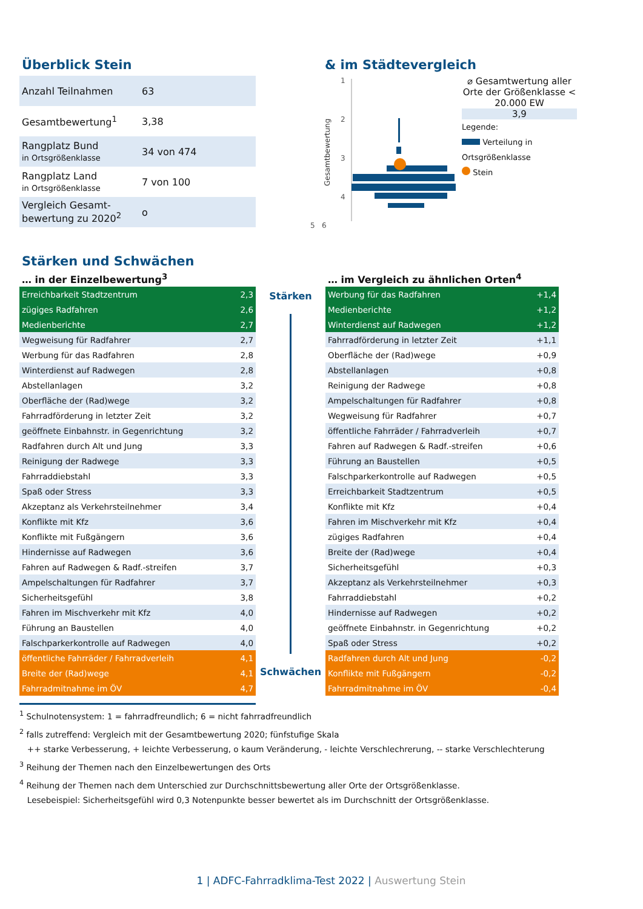Überblick Stein
| Anzahl Teilnahmen | 63 |
| Gesamtbewertung<sup>1</sup> | 3,38 |
| Rangplatz Bund in Ortsgrößenklasse | 34 von 474 |
| Rangplatz Land in Ortsgrößenklasse | 7 von 100 |
| Vergleich Gesamt- bewertung zu 2020<sup>2</sup> | o |
& im Städtevergleich
Gesamtbewertung
1
2
3
4
⌀ Gesamtwertung aller Orte der Größenklasse < 20.000 EW
3,9
Legende:
Verteilung in Ortsgrößenklasse
Stein
5 6
Stärken und Schwächen
… in der Einzelbewertung<sup>3</sup>
| Erreichbarkeit Stadtzentrum | 2,3 |
| zügiges Radfahren | 2,6 |
| Medienberichte | 2,7 |
| Wegweisung für Radfahrer | 2,7 |
| Werbung für das Radfahren | 2,8 |
| Winterdienst auf Radwegen | 2,8 |
| Abstellanlagen | 3,2 |
| Oberfläche der (Rad)wege | 3,2 |
| Fahrradförderung in letzter Zeit | 3,2 |
| geöffnete Einbahnstr. in Gegenrichtung | 3,2 |
| Radfahren durch Alt und Jung | 3,3 |
| Reinigung der Radwege | 3,3 |
| Fahrraddiebstahl | 3,3 |
| Spaß oder Stress | 3,3 |
| Akzeptanz als Verkehrsteilnehmer | 3,4 |
| Konflikte mit Kfz | 3,6 |
| Konflikte mit Fußgängern | 3,6 |
| Hindernisse auf Radwegen | 3,6 |
| Fahren auf Radwegen & Radf.-streifen | 3,7 |
| Ampelschaltungen für Radfahrer | 3,7 |
| Sicherheitsgefühl | 3,8 |
| Fahren im Mischverkehr mit Kfz | 4,0 |
| Führung an Baustellen | 4,0 |
| Falschparkerkontrolle auf Radwegen | 4,0 |
| öffentliche Fahrräder / Fahrradverleih | 4,1 |
| Breite der (Rad)wege | 4,1 |
| Fahrradmitnahme im ÖV | 4,7 |
Stärken
Schwächen
… im Vergleich zu ähnlichen Orten<sup>4</sup>
| Werbung für das Radfahren | +1,4 |
| Medienberichte | +1,2 |
| Winterdienst auf Radwegen | +1,2 |
| Fahrradförderung in letzter Zeit | +1,1 |
| Oberfläche der (Rad)wege | +0,9 |
| Abstellanlagen | +0,8 |
| Reinigung der Radwege | +0,8 |
| Ampelschaltungen für Radfahrer | +0,8 |
| Wegweisung für Radfahrer | +0,7 |
| öffentliche Fahrräder / Fahrradverleih | +0,7 |
| Fahren auf Radwegen & Radf.-streifen | +0,6 |
| Führung an Baustellen | +0,5 |
| Falschparkerkontrolle auf Radwegen | +0,5 |
| Erreichbarkeit Stadtzentrum | +0,5 |
| Konflikte mit Kfz | +0,4 |
| Fahren im Mischverkehr mit Kfz | +0,4 |
| zügiges Radfahren | +0,4 |
| Breite der (Rad)wege | +0,4 |
| Sicherheitsgefühl | +0,3 |
| Akzeptanz als Verkehrsteilnehmer | +0,3 |
| Fahrraddiebstahl | +0,2 |
| Hindernisse auf Radwegen | +0,2 |
| geöffnete Einbahnstr. in Gegenrichtung | +0,2 |
| Spaß oder Stress | +0,2 |
| Radfahren durch Alt und Jung | -0,2 |
| Konflikte mit Fußgängern | -0,2 |
| Fahrradmitnahme im ÖV | -0,4 |
<sup>1</sup> Schulnotensystem: 1 = fahrradfreundlich; 6 = nicht fahrradfreundlich
<sup>2</sup> falls zutreffend: Vergleich mit der Gesamtbewertung 2020; fünfstufige Skala
++ starke Verbesserung, + leichte Verbesserung, o kaum Veränderung, - leichte Verschlechrerung, -- starke Verschlechterung
<sup>3</sup> Reihung der Themen nach den Einzelbewertungen des Orts
<sup>4</sup> Reihung der Themen nach dem Unterschied zur Durchschnittsbewertung aller Orte der Ortsgrößenklasse.
Lesebeispiel: Sicherheitsgefühl wird 0,3 Notenpunkte besser bewertet als im Durchschnitt der Ortsgrößenklasse.
1 | ADFC-Fahrradklima-Test 2022 | Auswertung Stein